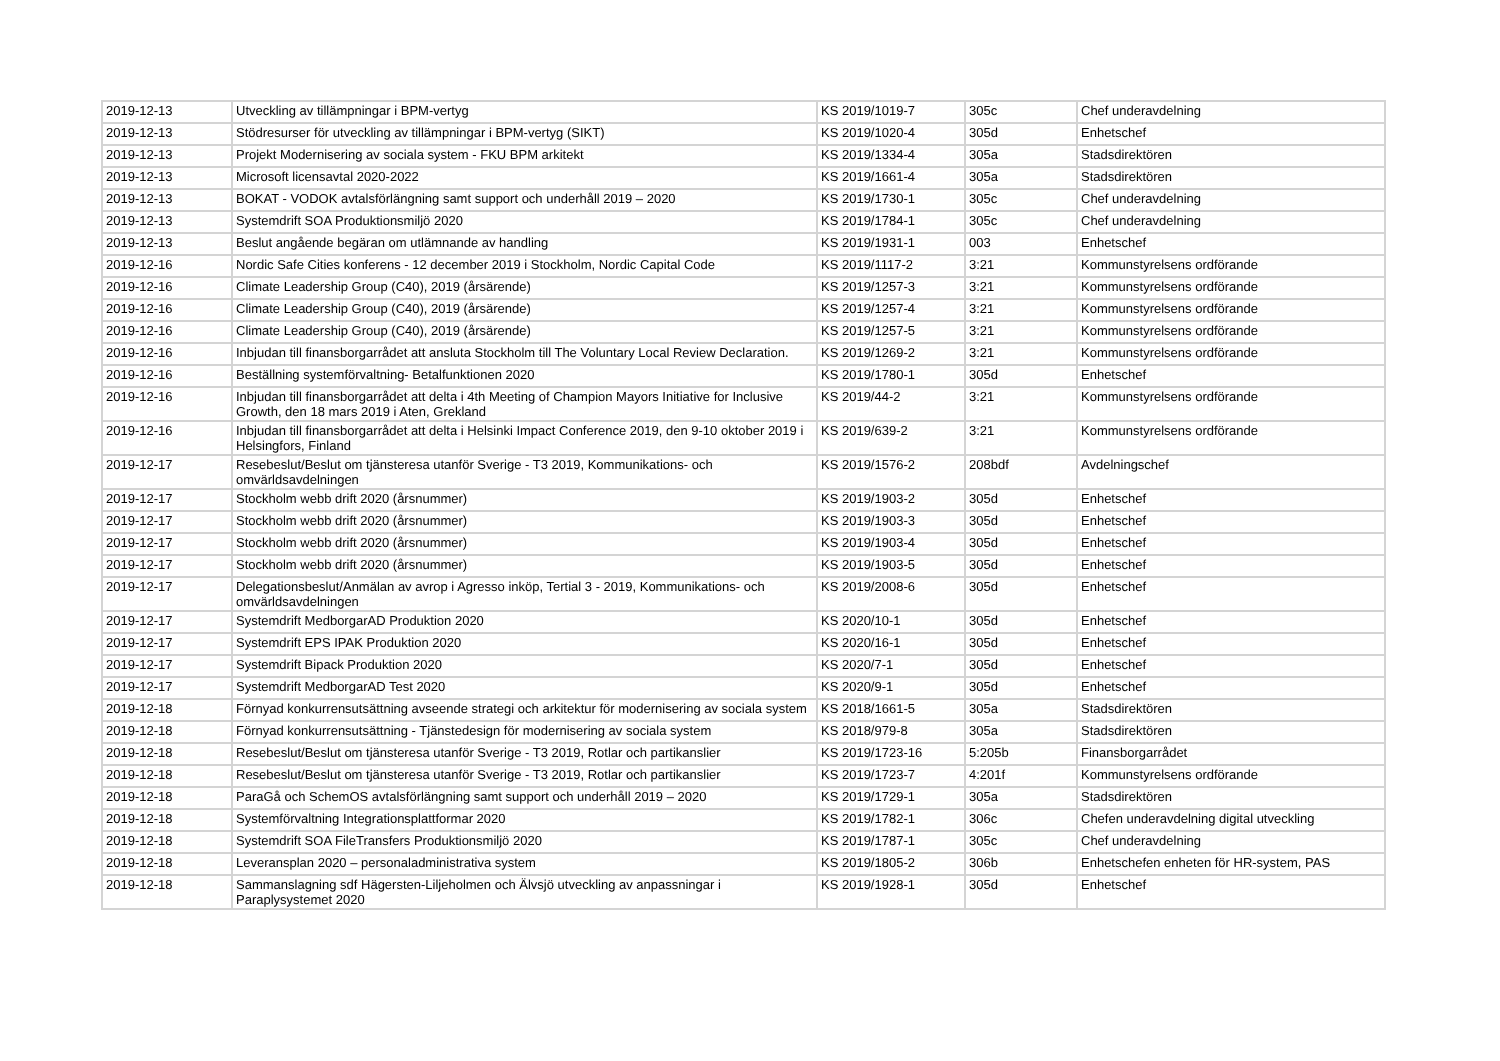| 2019-12-13 | Utveckling av tillämpningar i BPM-vertyg | KS 2019/1019-7 | 305c | Chef underavdelning |
| 2019-12-13 | Stödresurser för utveckling av tillämpningar i BPM-vertyg (SIKT) | KS 2019/1020-4 | 305d | Enhetschef |
| 2019-12-13 | Projekt Modernisering av sociala system - FKU BPM arkitekt | KS 2019/1334-4 | 305a | Stadsdirektören |
| 2019-12-13 | Microsoft licensavtal 2020-2022 | KS 2019/1661-4 | 305a | Stadsdirektören |
| 2019-12-13 | BOKAT - VODOK avtalsförlängning samt support och underhåll 2019 – 2020 | KS 2019/1730-1 | 305c | Chef underavdelning |
| 2019-12-13 | Systemdrift SOA Produktionsmiljö 2020 | KS 2019/1784-1 | 305c | Chef underavdelning |
| 2019-12-13 | Beslut angående begäran om utlämnande av handling | KS 2019/1931-1 | 003 | Enhetschef |
| 2019-12-16 | Nordic Safe Cities konferens - 12 december 2019 i Stockholm, Nordic Capital Code | KS 2019/1117-2 | 3:21 | Kommunstyrelsens ordförande |
| 2019-12-16 | Climate Leadership Group (C40), 2019 (årsärende) | KS 2019/1257-3 | 3:21 | Kommunstyrelsens ordförande |
| 2019-12-16 | Climate Leadership Group (C40), 2019 (årsärende) | KS 2019/1257-4 | 3:21 | Kommunstyrelsens ordförande |
| 2019-12-16 | Climate Leadership Group (C40), 2019 (årsärende) | KS 2019/1257-5 | 3:21 | Kommunstyrelsens ordförande |
| 2019-12-16 | Inbjudan till finansborgarrådet att ansluta Stockholm till The Voluntary Local Review Declaration. | KS 2019/1269-2 | 3:21 | Kommunstyrelsens ordförande |
| 2019-12-16 | Beställning systemförvaltning- Betalfunktionen 2020 | KS 2019/1780-1 | 305d | Enhetschef |
| 2019-12-16 | Inbjudan till finansborgarrådet att delta i 4th Meeting of Champion Mayors Initiative for Inclusive Growth, den 18 mars 2019 i Aten, Grekland | KS 2019/44-2 | 3:21 | Kommunstyrelsens ordförande |
| 2019-12-16 | Inbjudan till finansborgarrådet att delta i Helsinki Impact Conference 2019, den 9-10 oktober 2019 i Helsingfors, Finland | KS 2019/639-2 | 3:21 | Kommunstyrelsens ordförande |
| 2019-12-17 | Resebeslut/Beslut om tjänsteresa utanför Sverige - T3 2019, Kommunikations- och omvärldsavdelningen | KS 2019/1576-2 | 208bdf | Avdelningschef |
| 2019-12-17 | Stockholm webb drift 2020 (årsnummer) | KS 2019/1903-2 | 305d | Enhetschef |
| 2019-12-17 | Stockholm webb drift 2020 (årsnummer) | KS 2019/1903-3 | 305d | Enhetschef |
| 2019-12-17 | Stockholm webb drift 2020 (årsnummer) | KS 2019/1903-4 | 305d | Enhetschef |
| 2019-12-17 | Stockholm webb drift 2020 (årsnummer) | KS 2019/1903-5 | 305d | Enhetschef |
| 2019-12-17 | Delegationsbeslut/Anmälan av avrop i Agresso inköp, Tertial 3 - 2019, Kommunikations- och omvärldsavdelningen | KS 2019/2008-6 | 305d | Enhetschef |
| 2019-12-17 | Systemdrift MedborgarAD Produktion 2020 | KS 2020/10-1 | 305d | Enhetschef |
| 2019-12-17 | Systemdrift EPS IPAK Produktion 2020 | KS 2020/16-1 | 305d | Enhetschef |
| 2019-12-17 | Systemdrift Bipack Produktion 2020 | KS 2020/7-1 | 305d | Enhetschef |
| 2019-12-17 | Systemdrift MedborgarAD Test 2020 | KS 2020/9-1 | 305d | Enhetschef |
| 2019-12-18 | Förnyad konkurrensutsättning avseende strategi och arkitektur för modernisering av sociala system | KS 2018/1661-5 | 305a | Stadsdirektören |
| 2019-12-18 | Förnyad konkurrensutsättning - Tjänstedesign för modernisering av sociala system | KS 2018/979-8 | 305a | Stadsdirektören |
| 2019-12-18 | Resebeslut/Beslut om tjänsteresa utanför Sverige - T3 2019, Rotlar och partikanslier | KS 2019/1723-16 | 5:205b | Finansborgarrådet |
| 2019-12-18 | Resebeslut/Beslut om tjänsteresa utanför Sverige - T3 2019, Rotlar och partikanslier | KS 2019/1723-7 | 4:201f | Kommunstyrelsens ordförande |
| 2019-12-18 | ParaGå och SchemOS avtalsförlängning samt support och underhåll 2019 – 2020 | KS 2019/1729-1 | 305a | Stadsdirektören |
| 2019-12-18 | Systemförvaltning Integrationsplattformar 2020 | KS 2019/1782-1 | 306c | Chefen underavdelning digital utveckling |
| 2019-12-18 | Systemdrift SOA FileTransfers Produktionsmiljö 2020 | KS 2019/1787-1 | 305c | Chef underavdelning |
| 2019-12-18 | Leveransplan 2020 – personaladministrativa system | KS 2019/1805-2 | 306b | Enhetschefen enheten för HR-system, PAS |
| 2019-12-18 | Sammanslagning sdf Hägersten-Liljeholmen och Älvsjö utveckling av anpassningar i Paraplysystemet 2020 | KS 2019/1928-1 | 305d | Enhetschef |